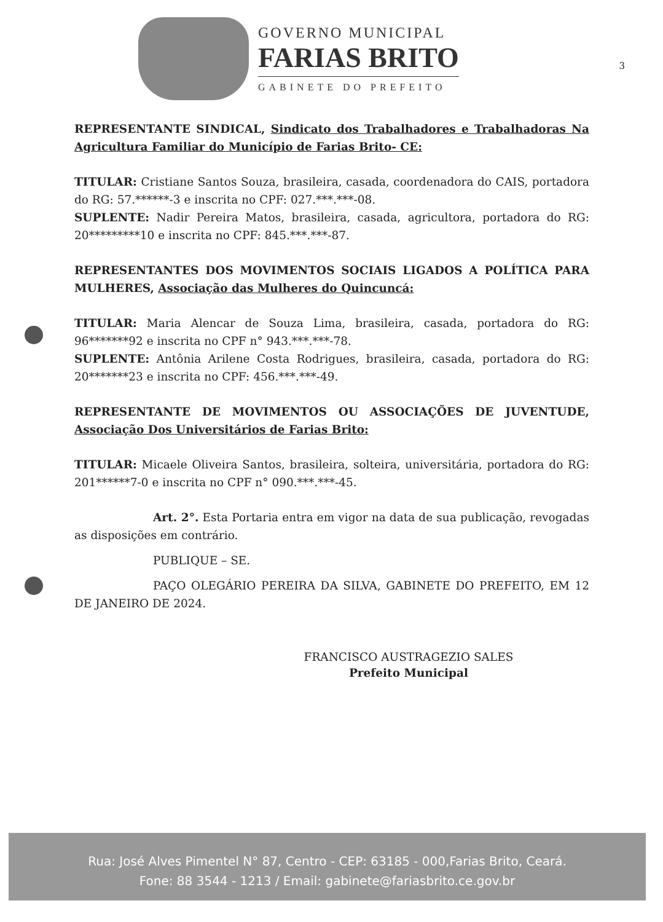GOVERNO MUNICIPAL
FARIAS BRITO
GABINETE DO PREFEITO
3
REPRESENTANTE SINDICAL, Sindicato dos Trabalhadores e Trabalhadoras Na Agricultura Familiar do Município de Farias Brito- CE:
TITULAR: Cristiane Santos Souza, brasileira, casada, coordenadora do CAIS, portadora do RG: 57.******-3 e inscrita no CPF: 027.***.***-08.
SUPLENTE: Nadir Pereira Matos, brasileira, casada, agricultora, portadora do RG: 20*********10 e inscrita no CPF: 845.***.***-87.
REPRESENTANTES DOS MOVIMENTOS SOCIAIS LIGADOS A POLÍTICA PARA MULHERES, Associação das Mulheres do Quincuncá:
TITULAR: Maria Alencar de Souza Lima, brasileira, casada, portadora do RG: 96*******92 e inscrita no CPF n° 943.***.***-78.
SUPLENTE: Antônia Arilene Costa Rodrigues, brasileira, casada, portadora do RG: 20*******23 e inscrita no CPF: 456.***.***-49.
REPRESENTANTE DE MOVIMENTOS OU ASSOCIAÇÕES DE JUVENTUDE, Associação Dos Universitários de Farias Brito:
TITULAR: Micaele Oliveira Santos, brasileira, solteira, universitária, portadora do RG: 201******7-0 e inscrita no CPF n° 090.***.***-45.
Art. 2°. Esta Portaria entra em vigor na data de sua publicação, revogadas as disposições em contrário.
PUBLIQUE – SE.
PAÇO OLEGÁRIO PEREIRA DA SILVA, GABINETE DO PREFEITO, EM 12 DE JANEIRO DE 2024.
FRANCISCO AUSTRAGEZIO SALES
Prefeito Municipal
Rua: José Alves Pimentel N° 87, Centro - CEP: 63185 - 000,Farias Brito, Ceará.
Fone: 88 3544 - 1213 / Email: gabinete@fariasbrito.ce.gov.br